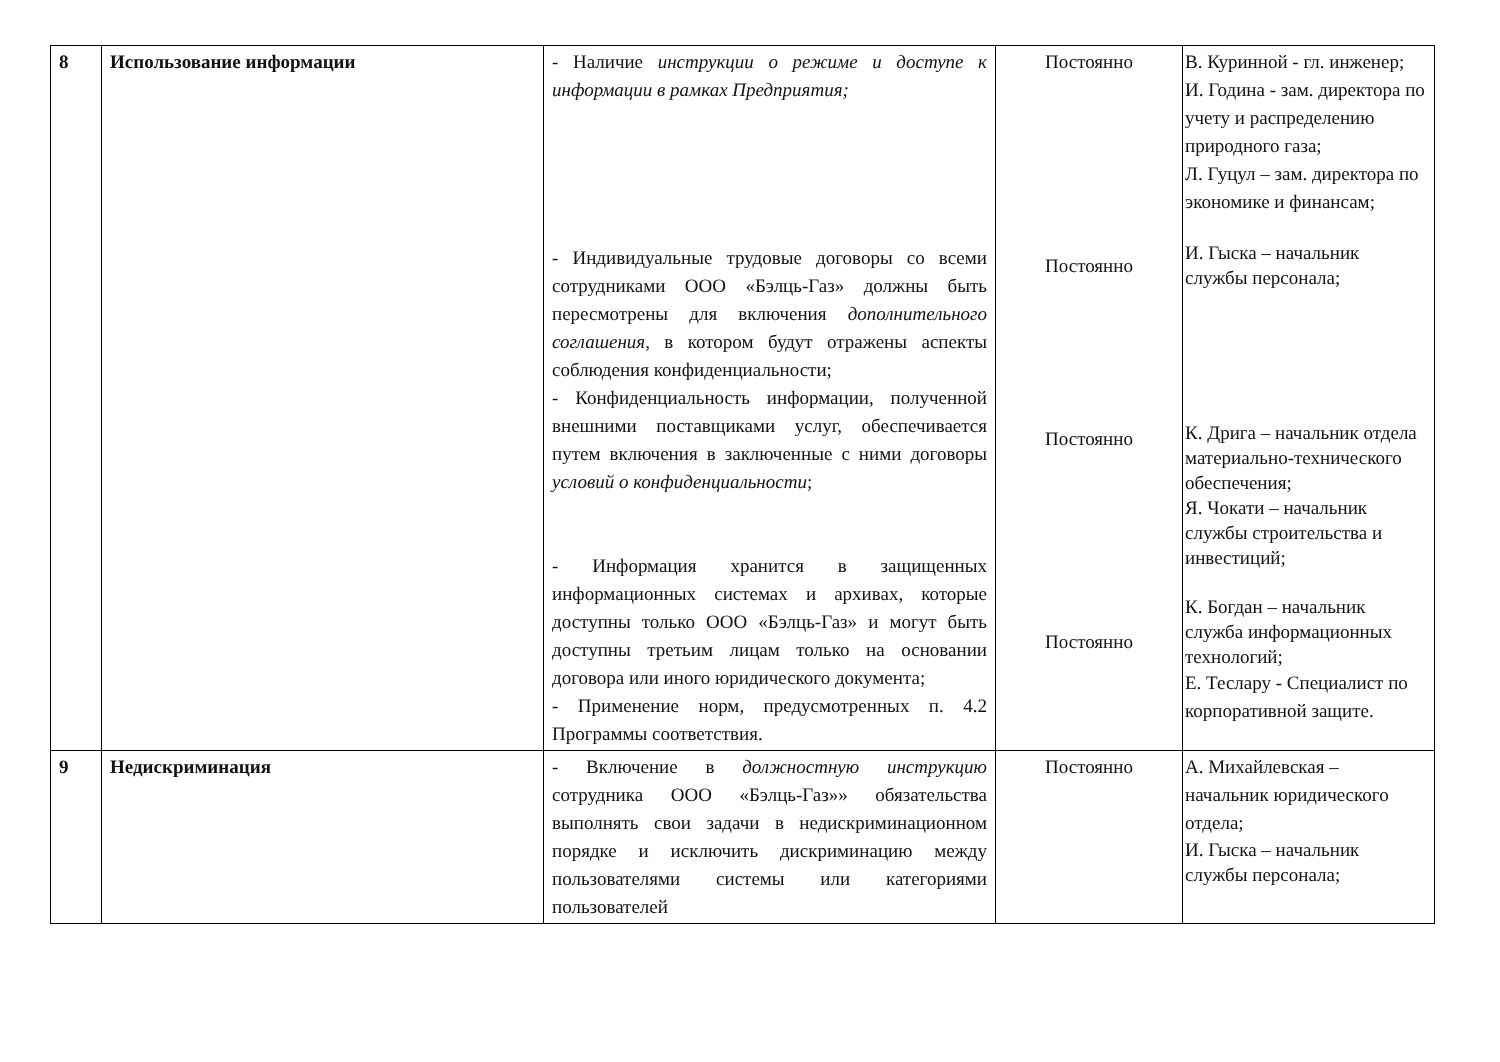| 8 | Использование информации | - Наличие инструкции о режиме и доступе к информации в рамках Предприятия; - Индивидуальные трудовые договоры со всеми сотрудниками ООО «Бэлць-Газ» должны быть пересмотрены для включения дополнительного соглашения , в котором будут отражены аспекты соблюдения конфиденциальности; - Конфиденциальность информации, полученной внешними поставщиками услуг, обеспечивается путем включения в заключенные с ними договоры условий о конфиденциальности ; - Информация хранится в защищенных информационных системах и архивах, которые доступны только ООО «Бэлць-Газ» и могут быть доступны третьим лицам только на основании договора или иного юридического документа; - Применение норм, предусмотренных п. 4.2 Программы соответствия. | Постоянно Постоянно Постоянно Постоянно | В. Куринной - гл. инженер; И. Година - зам. директора по учету и распределению природного газа; Л. Гуцул – зам. директора по экономике и финансам; И. Гыска – начальник службы персонала; К. Дрига – начальник отдела материально-технического обеспечения; Я. Чокати – начальник службы строительства и инвестиций; К. Богдан – начальник служба информационных технологий; Е. Теслару - Специалист по корпоративной защите. |
| 9 | Недискриминация | - Включение в должностную инструкцию сотрудника ООО «Бэлць-Газ»» обязательства выполнять свои задачи в недискриминационном порядке и исключить дискриминацию между пользователями системы или категориями пользователей | Постоянно | А. Михайлевская – начальник юридического отдела; И. Гыска – начальник службы персонала; |